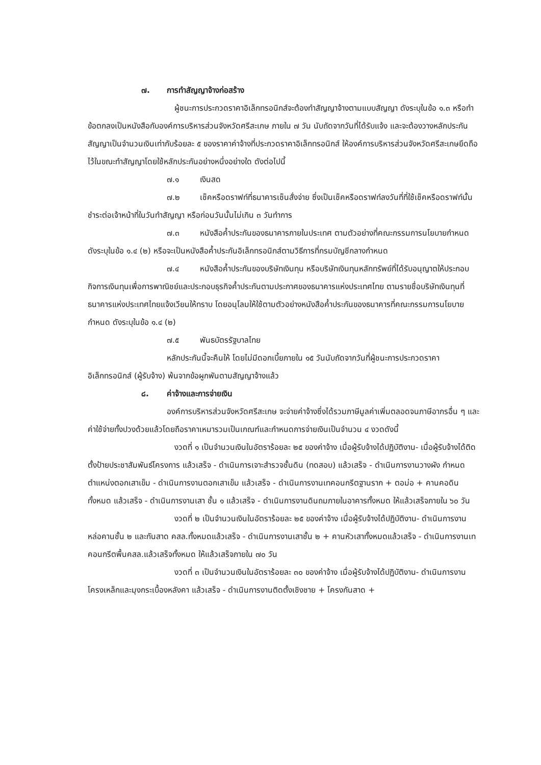๗. การทำสัญญาจ้างก่อสร้าง
ผู้ชนะการประกวดราคาอิเล็กทรอนิกส์จะต้องทำสัญญาจ้างตามแบบสัญญา ดังระบุในข้อ ๑.๓ หรือทำข้อตกลงเป็นหนังสือกับองค์การบริหารส่วนจังหวัดศรีสะเกษ ภายใน ๗ วัน นับถัดจากวันที่ได้รับแจ้ง และจะต้องวางหลักประกันสัญญาเป็นจำนวนเงินเท่ากับร้อยละ ๕ ของราคาค่าจ้างที่ประกวดราคาอิเล็กทรอนิกส์ ให้องค์การบริหารส่วนจังหวัดศรีสะเกษยึดถือไว้ในขณะทำสัญญาโดยใช้หลักประกันอย่างหนึ่งอย่างใด ดังต่อไปนี้
๗.๑ เงินสด
๗.๒ เช็คหรือดราฟท์ที่ธนาคารเซ็นสั่งจ่าย ซึ่งเป็นเช็คหรือดราฟท์ลงวันที่ที่ใช้เช็คหรือดราฟท์นั้น ชำระต่อเจ้าหน้าที่ในวันทำสัญญา หรือก่อนวันนั้นไม่เกิน ๓ วันทำการ
๗.๓ หนังสือค้ำประกันของธนาคารภายในประเทศ ตามตัวอย่างที่คณะกรรมการนโยบายกำหนด ดังระบุในข้อ ๑.๔ (๒) หรือจะเป็นหนังสือค้ำประกันอิเล็กทรอนิกส์ตามวิธีการที่กรมบัญชีกลางกำหนด
๗.๔ หนังสือค้ำประกันของบริษัทเงินทุน หรือบริษัทเงินทุนหลักทรัพย์ที่ได้รับอนุญาตให้ประกอบกิจการเงินทุนเพื่อการพาณิชย์และประกอบธุรกิจค้ำประกันตามประกาศของธนาคารแห่งประเทศไทย ตามรายชื่อบริษัทเงินทุนที่ธนาคารแห่งประเทศไทยแจ้งเวียนให้ทราบ โดยอนุโลมให้ใช้ตามตัวอย่างหนังสือค้ำประกันของธนาคารที่คณะกรรมการนโยบายกำหนด ดังระบุในข้อ ๑.๔ (๒)
๗.๕ พันธบัตรรัฐบาลไทย
หลักประกันนี้จะคืนให้ โดยไม่มีดอกเบี้ยภายใน ๑๕ วันนับถัดจากวันที่ผู้ชนะการประกวดราคาอิเล็กทรอนิกส์ (ผู้รับจ้าง) พ้นจากข้อผูกพันตามสัญญาจ้างแล้ว
๘. ค่าจ้างและการจ่ายเงิน
องค์การบริหารส่วนจังหวัดศรีสะเกษ จะจ่ายค่าจ้างซึ่งได้รวมภาษีมูลค่าเพิ่มตลอดจนภาษีอากรอื่น ๆ และค่าใช้จ่ายทั้งปวงด้วยแล้วโดยถือราคาเหมารวมเป็นเกณฑ์และกำหนดการจ่ายเงินเป็นจำนวน ๔ งวดดังนี้
งวดที่ ๑ เป็นจำนวนเงินในอัตราร้อยละ ๒๕ ของค่าจ้าง เมื่อผู้รับจ้างได้ปฏิบัติงาน- เมื่อผู้รับจ้างได้ติดตั้งป้ายประชาสัมพันธ์โครงการ แล้วเสร็จ - ดำเนินการเจาะสำรวจชั้นดิน (ทดสอบ) แล้วเสร็จ - ดำเนินการงานวางผัง กำหนดตำแหน่งตอกเสาเข็ม - ดำเนินการงานตอกเสาเข็ม แล้วเสร็จ - ดำเนินการงานเทคอนกรีตฐานราก + ตอม่อ + คานคอดิน ทั้งหมด แล้วเสร็จ - ดำเนินการงานเสา ชั้น ๑ แล้วเสร็จ - ดำเนินการงานดินถมภายในอาคารทั้งหมด ให้แล้วเสร็จภายใน ๖๐ วัน
งวดที่ ๒ เป็นจำนวนเงินในอัตราร้อยละ ๒๕ ของค่าจ้าง เมื่อผู้รับจ้างได้ปฏิบัติงาน- ดำเนินการงานหล่อคานชั้น ๒ และกันสาด คสล.ทั้งหมดแล้วเสร็จ - ดำเนินการงานเสาชั้น ๒ + คานหัวเสาทั้งหมดแล้วเสร็จ - ดำเนินการงานเทคอนกรีตพื้นคสล.แล้วเสร็จทั้งหมด ให้แล้วเสร็จภายใน ๗๐ วัน
งวดที่ ๓ เป็นจำนวนเงินในอัตราร้อยละ ๓๐ ของค่าจ้าง เมื่อผู้รับจ้างได้ปฏิบัติงาน- ดำเนินการงานโครงเหล็กและมุงกระเบื้องหลังคา แล้วเสร็จ - ดำเนินการงานติดตั้งเชิงชาย + โครงกันสาด +